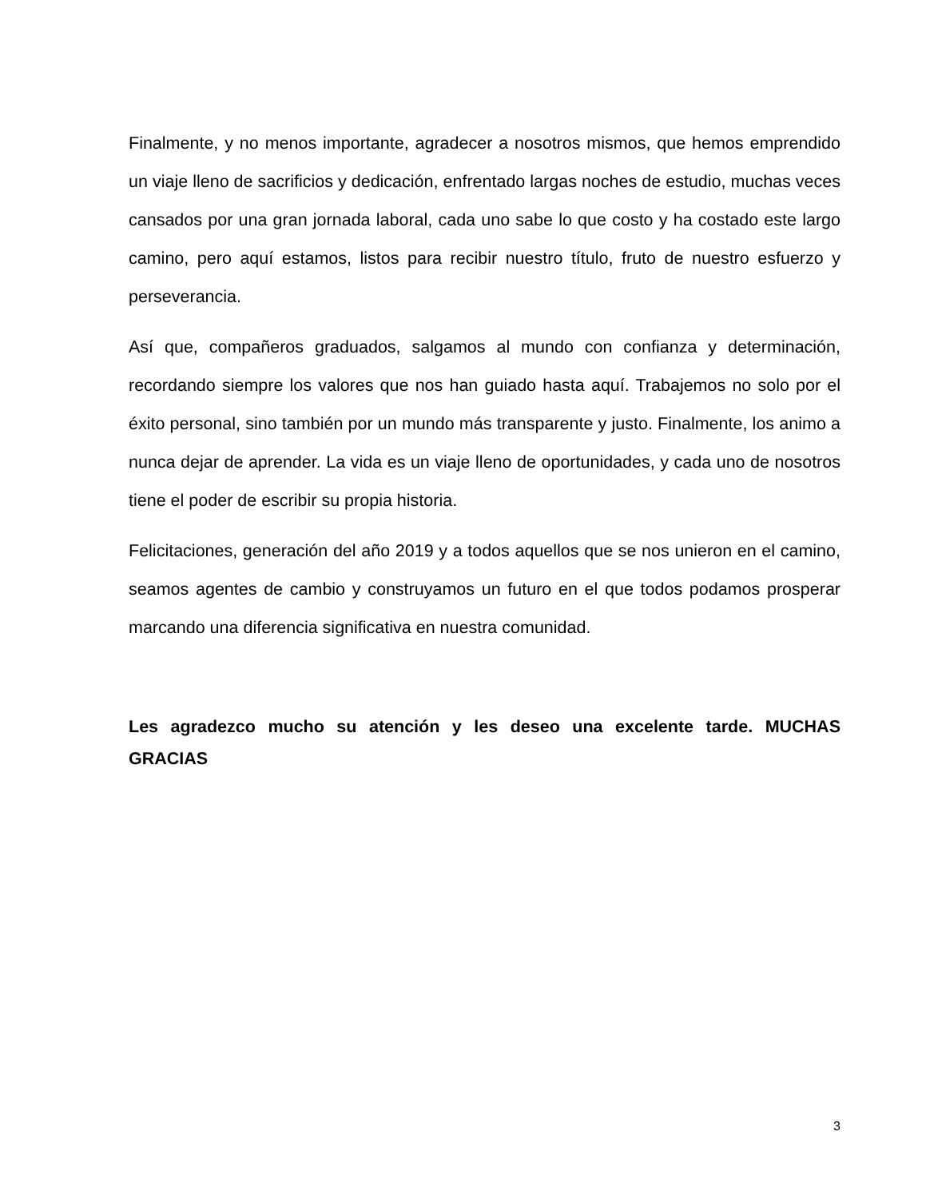Finalmente, y no menos importante, agradecer a nosotros mismos, que hemos emprendido un viaje lleno de sacrificios y dedicación, enfrentado largas noches de estudio, muchas veces cansados por una gran jornada laboral, cada uno sabe lo que costo y ha costado este largo camino, pero aquí estamos, listos para recibir nuestro título, fruto de nuestro esfuerzo y perseverancia.
Así que, compañeros graduados, salgamos al mundo con confianza y determinación, recordando siempre los valores que nos han guiado hasta aquí. Trabajemos no solo por el éxito personal, sino también por un mundo más transparente y justo. Finalmente, los animo a nunca dejar de aprender. La vida es un viaje lleno de oportunidades, y cada uno de nosotros tiene el poder de escribir su propia historia.
Felicitaciones, generación del año 2019 y a todos aquellos que se nos unieron en el camino, seamos agentes de cambio y construyamos un futuro en el que todos podamos prosperar marcando una diferencia significativa en nuestra comunidad.
Les agradezco mucho su atención y les deseo una excelente tarde. MUCHAS GRACIAS
3